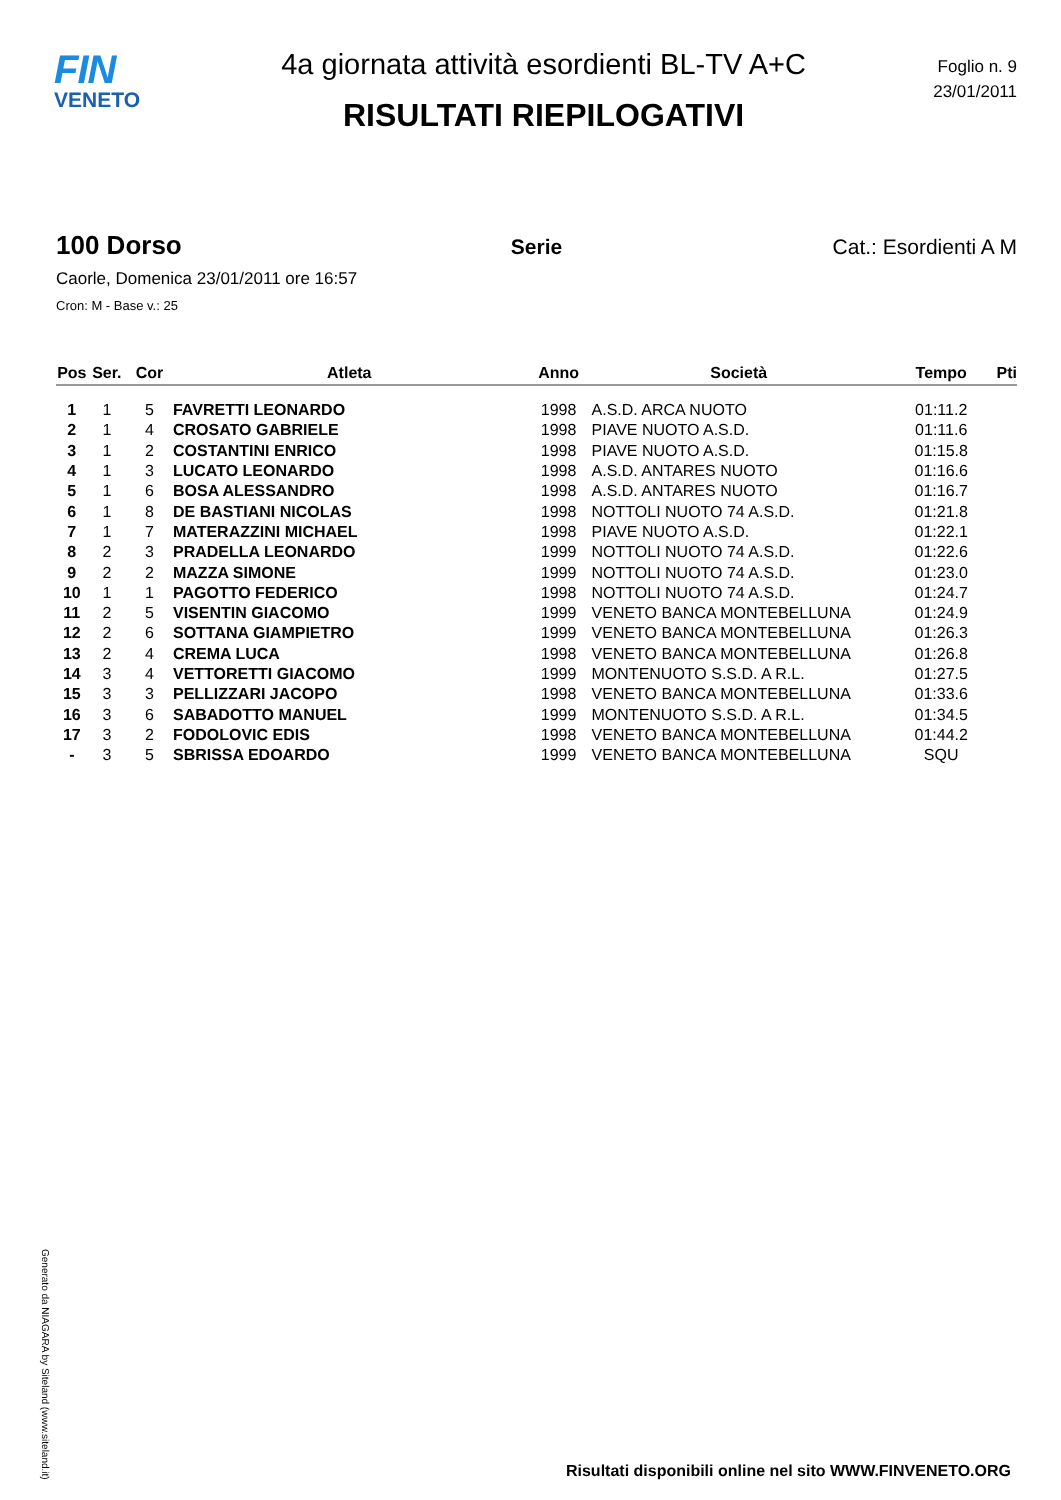FIN
VENETO
4a giornata attività esordienti BL-TV A+C
RISULTATI RIEPILOGATIVI
Foglio n. 9
23/01/2011
100 Dorso Serie Cat.: Esordienti A M
Caorle, Domenica 23/01/2011 ore 16:57
Cron: M - Base v.: 25
| Pos | Ser. | Cor | Atleta | Anno | Società | Tempo | Pti |
| --- | --- | --- | --- | --- | --- | --- | --- |
| 1 | 1 | 5 | FAVRETTI LEONARDO | 1998 | A.S.D. ARCA NUOTO | 01:11.2 | |
| 2 | 1 | 4 | CROSATO GABRIELE | 1998 | PIAVE NUOTO A.S.D. | 01:11.6 | |
| 3 | 1 | 2 | COSTANTINI ENRICO | 1998 | PIAVE NUOTO A.S.D. | 01:15.8 | |
| 4 | 1 | 3 | LUCATO LEONARDO | 1998 | A.S.D. ANTARES NUOTO | 01:16.6 | |
| 5 | 1 | 6 | BOSA ALESSANDRO | 1998 | A.S.D. ANTARES NUOTO | 01:16.7 | |
| 6 | 1 | 8 | DE BASTIANI NICOLAS | 1998 | NOTTOLI NUOTO 74 A.S.D. | 01:21.8 | |
| 7 | 1 | 7 | MATERAZZINI MICHAEL | 1998 | PIAVE NUOTO A.S.D. | 01:22.1 | |
| 8 | 2 | 3 | PRADELLA LEONARDO | 1999 | NOTTOLI NUOTO 74 A.S.D. | 01:22.6 | |
| 9 | 2 | 2 | MAZZA SIMONE | 1999 | NOTTOLI NUOTO 74 A.S.D. | 01:23.0 | |
| 10 | 1 | 1 | PAGOTTO FEDERICO | 1998 | NOTTOLI NUOTO 74 A.S.D. | 01:24.7 | |
| 11 | 2 | 5 | VISENTIN GIACOMO | 1999 | VENETO BANCA MONTEBELLUNA | 01:24.9 | |
| 12 | 2 | 6 | SOTTANA GIAMPIETRO | 1999 | VENETO BANCA MONTEBELLUNA | 01:26.3 | |
| 13 | 2 | 4 | CREMA LUCA | 1998 | VENETO BANCA MONTEBELLUNA | 01:26.8 | |
| 14 | 3 | 4 | VETTORETTI GIACOMO | 1999 | MONTENUOTO S.S.D. A R.L. | 01:27.5 | |
| 15 | 3 | 3 | PELLIZZARI JACOPO | 1998 | VENETO BANCA MONTEBELLUNA | 01:33.6 | |
| 16 | 3 | 6 | SABADOTTO MANUEL | 1999 | MONTENUOTO S.S.D. A R.L. | 01:34.5 | |
| 17 | 3 | 2 | FODOLOVIC EDIS | 1998 | VENETO BANCA MONTEBELLUNA | 01:44.2 | |
| - | 3 | 5 | SBRISSA EDOARDO | 1999 | VENETO BANCA MONTEBELLUNA | SQU | |
Generato da NIAGARA by Siteland (www.siteland.it)
Risultati disponibili online nel sito WWW.FINVENETO.ORG